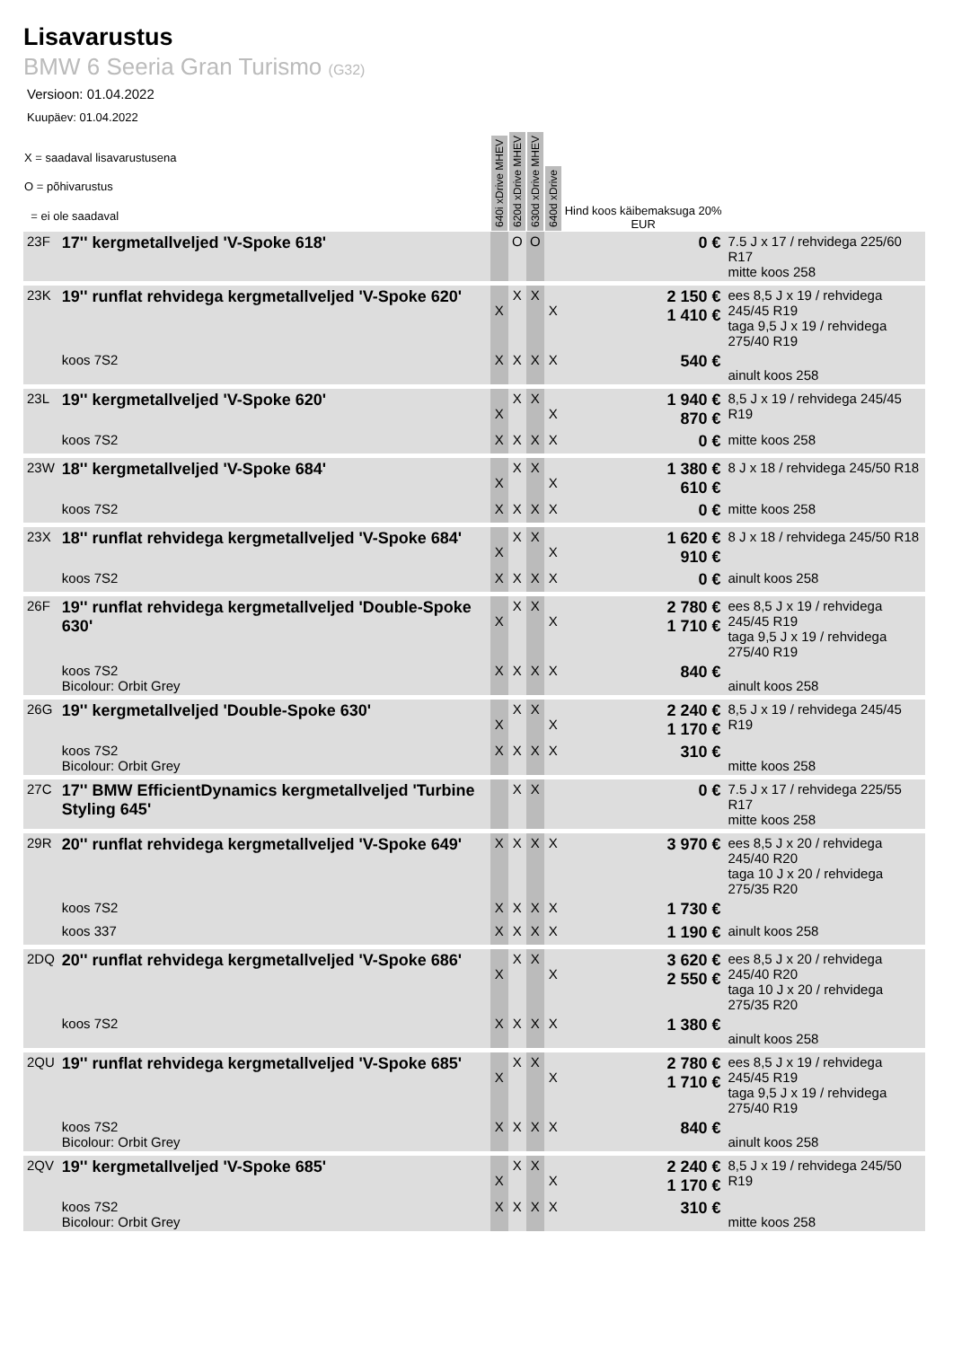Lisavarustus
BMW 6 Seeria Gran Turismo (G32)
Versioon: 01.04.2022
Kuupäev: 01.04.2022
| X = saadaval lisavarustusena O = põhivarustus = ei ole saadaval | | 640i xDrive MHEV | 620d xDrive MHEV | 630d xDrive MHEV | 640d xDrive | Hind koos käibemaksuga 20% EUR | |
| --- | --- | --- | --- | --- | --- | --- | --- |
| 23F | 17'' kergmetallveljed 'V-Spoke 618' | | O | O | | 0 € | 7.5 J x 17 / rehvidega 225/60 R17 mitte koos 258 |
| 23K | 19'' runflat rehvidega kergmetallveljed 'V-Spoke 620' | X | X | X | X | 2 150 € 1 410 € | ees 8,5 J x 19 / rehvidega 245/45 R19 taga 9,5 J x 19 / rehvidega 275/40 R19 |
| | koos 7S2 | X | X | X | X | 540 € | ainult koos 258 |
| 23L | 19'' kergmetallveljed 'V-Spoke 620' | X | X | X | X | 1 940 € 870 € | 8,5 J x 19 / rehvidega 245/45 R19 |
| | koos 7S2 | X | X | X | X | 0 € | mitte koos 258 |
| 23W | 18'' kergmetallveljed 'V-Spoke 684' | X | X | X | X | 1 380 € 610 € | 8 J x 18 / rehvidega 245/50 R18 |
| | koos 7S2 | X | X | X | X | 0 € | mitte koos 258 |
| 23X | 18'' runflat rehvidega kergmetallveljed 'V-Spoke 684' | X | X | X | X | 1 620 € 910 € | 8 J x 18 / rehvidega 245/50 R18 |
| | koos 7S2 | X | X | X | X | 0 € | ainult koos 258 |
| 26F | 19'' runflat rehvidega kergmetallveljed 'Double-Spoke 630' | X | X | X | X | 2 780 € 1 710 € | ees 8,5 J x 19 / rehvidega 245/45 R19 taga 9,5 J x 19 / rehvidega 275/40 R19 |
| | koos 7S2 Bicolour: Orbit Grey | X | X | X | X | 840 € | ainult koos 258 |
| 26G | 19'' kergmetallveljed 'Double-Spoke 630' | X | X | X | X | 2 240 € 1 170 € | 8,5 J x 19 / rehvidega 245/45 R19 |
| | koos 7S2 Bicolour: Orbit Grey | X | X | X | X | 310 € | mitte koos 258 |
| 27C | 17'' BMW EfficientDynamics kergmetallveljed 'Turbine Styling 645' | | X | X | | 0 € | 7.5 J x 17 / rehvidega 225/55 R17 mitte koos 258 |
| 29R | 20'' runflat rehvidega kergmetallveljed 'V-Spoke 649' | X | X | X | X | 3 970 € | ees 8,5 J x 20 / rehvidega 245/40 R20 taga 10 J x 20 / rehvidega 275/35 R20 |
| | koos 7S2 | X | X | X | X | 1 730 € | |
| | koos 337 | X | X | X | X | 1 190 € | ainult koos 258 |
| 2DQ | 20'' runflat rehvidega kergmetallveljed 'V-Spoke 686' | X | X | X | X | 3 620 € 2 550 € | ees 8,5 J x 20 / rehvidega 245/40 R20 taga 10 J x 20 / rehvidega 275/35 R20 |
| | koos 7S2 | X | X | X | X | 1 380 € | ainult koos 258 |
| 2QU | 19'' runflat rehvidega kergmetallveljed 'V-Spoke 685' | X | X | X | X | 2 780 € 1 710 € | ees 8,5 J x 19 / rehvidega 245/45 R19 taga 9,5 J x 19 / rehvidega 275/40 R19 |
| | koos 7S2 Bicolour: Orbit Grey | X | X | X | X | 840 € | ainult koos 258 |
| 2QV | 19'' kergmetallveljed 'V-Spoke 685' | X | X | X | X | 2 240 € 1 170 € | 8,5 J x 19 / rehvidega 245/50 R19 |
| | koos 7S2 Bicolour: Orbit Grey | X | X | X | X | 310 € | mitte koos 258 |